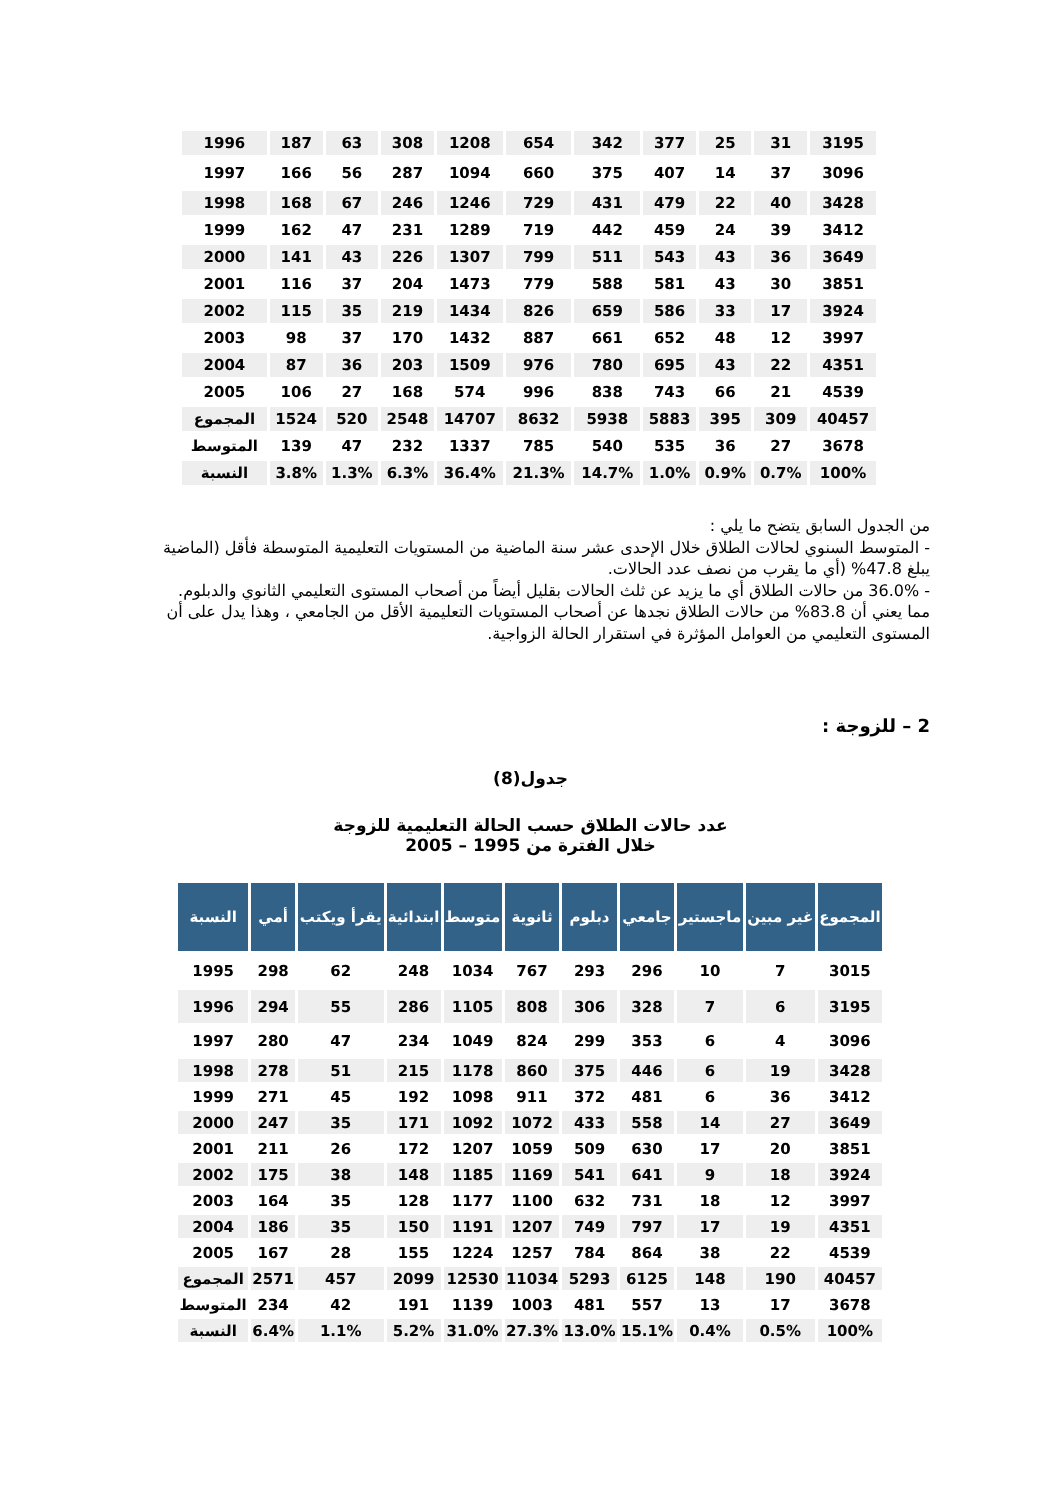| 1996 | 187 | 63 | 308 | 1208 | 654 | 342 | 377 | 25 | 31 | 3195 |
| 1997 | 166 | 56 | 287 | 1094 | 660 | 375 | 407 | 14 | 37 | 3096 |
| 1998 | 168 | 67 | 246 | 1246 | 729 | 431 | 479 | 22 | 40 | 3428 |
| 1999 | 162 | 47 | 231 | 1289 | 719 | 442 | 459 | 24 | 39 | 3412 |
| 2000 | 141 | 43 | 226 | 1307 | 799 | 511 | 543 | 43 | 36 | 3649 |
| 2001 | 116 | 37 | 204 | 1473 | 779 | 588 | 581 | 43 | 30 | 3851 |
| 2002 | 115 | 35 | 219 | 1434 | 826 | 659 | 586 | 33 | 17 | 3924 |
| 2003 | 98 | 37 | 170 | 1432 | 887 | 661 | 652 | 48 | 12 | 3997 |
| 2004 | 87 | 36 | 203 | 1509 | 976 | 780 | 695 | 43 | 22 | 4351 |
| 2005 | 106 | 27 | 168 | 574 | 996 | 838 | 743 | 66 | 21 | 4539 |
| المجموع | 1524 | 520 | 2548 | 14707 | 8632 | 5938 | 5883 | 395 | 309 | 40457 |
| المتوسط | 139 | 47 | 232 | 1337 | 785 | 540 | 535 | 36 | 27 | 3678 |
| النسبة | 3.8% | 1.3% | 6.3% | 36.4% | 21.3% | 14.7% | 1.0% | 0.9% | 0.7% | 100% |
من الجدول السابق يتضح ما يلي :
- المتوسط السنوي لحالات الطلاق خلال الإحدى عشر سنة الماضية من المستويات التعليمية المتوسطة فأقل (الماضية يبلغ 47.8% (أي ما يقرب من نصف عدد الحالات.
- 36.0% من حالات الطلاق أي ما يزيد عن ثلث الحالات بقليل أيضاً من أصحاب المستوى التعليمي الثانوي والدبلوم.
مما يعني أن 83.8% من حالات الطلاق نجدها عن أصحاب المستويات التعليمية الأقل من الجامعي ، وهذا يدل على أن المستوى التعليمي من العوامل المؤثرة في استقرار الحالة الزواجية.
2 – للزوجة :
جدول(8)
عدد حالات الطلاق حسب الحالة التعليمية للزوجة
خلال الفترة من 1995 – 2005
| النسبة | أمي | يقرأ ويكتب | ابتدائية | متوسط | ثانوية | دبلوم | جامعي | ماجستير | غير مبين | المجموع |
| --- | --- | --- | --- | --- | --- | --- | --- | --- | --- | --- |
| 1995 | 298 | 62 | 248 | 1034 | 767 | 293 | 296 | 10 | 7 | 3015 |
| 1996 | 294 | 55 | 286 | 1105 | 808 | 306 | 328 | 7 | 6 | 3195 |
| 1997 | 280 | 47 | 234 | 1049 | 824 | 299 | 353 | 6 | 4 | 3096 |
| 1998 | 278 | 51 | 215 | 1178 | 860 | 375 | 446 | 6 | 19 | 3428 |
| 1999 | 271 | 45 | 192 | 1098 | 911 | 372 | 481 | 6 | 36 | 3412 |
| 2000 | 247 | 35 | 171 | 1092 | 1072 | 433 | 558 | 14 | 27 | 3649 |
| 2001 | 211 | 26 | 172 | 1207 | 1059 | 509 | 630 | 17 | 20 | 3851 |
| 2002 | 175 | 38 | 148 | 1185 | 1169 | 541 | 641 | 9 | 18 | 3924 |
| 2003 | 164 | 35 | 128 | 1177 | 1100 | 632 | 731 | 18 | 12 | 3997 |
| 2004 | 186 | 35 | 150 | 1191 | 1207 | 749 | 797 | 17 | 19 | 4351 |
| 2005 | 167 | 28 | 155 | 1224 | 1257 | 784 | 864 | 38 | 22 | 4539 |
| المجموع | 2571 | 457 | 2099 | 12530 | 11034 | 5293 | 6125 | 148 | 190 | 40457 |
| المتوسط | 234 | 42 | 191 | 1139 | 1003 | 481 | 557 | 13 | 17 | 3678 |
| النسبة | 6.4% | 1.1% | 5.2% | 31.0% | 27.3% | 13.0% | 15.1% | 0.4% | 0.5% | 100% |